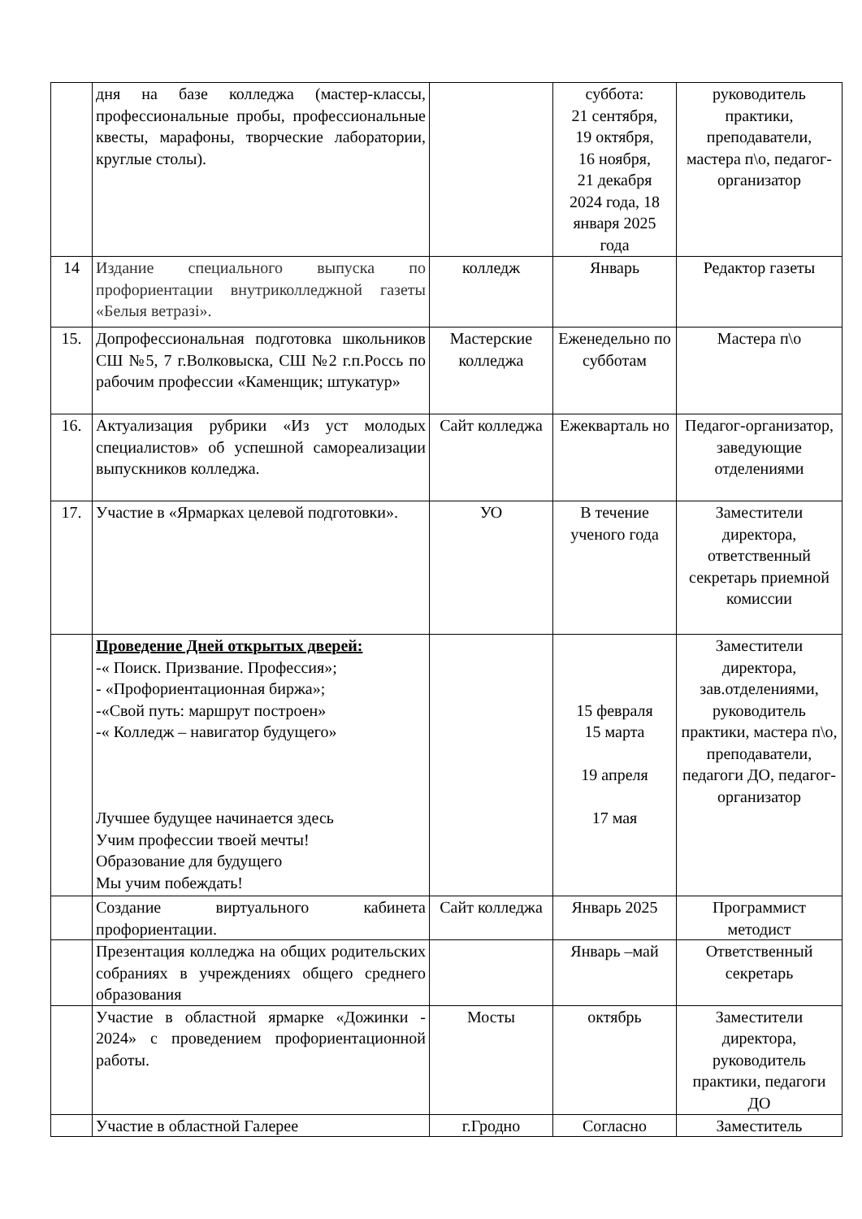| | дня на базе колледжа (мастер-классы, профессиональные пробы, профессиональные квесты, марафоны, творческие лаборатории, круглые столы). | | суббота: 21 сентября, 19 октября, 16 ноября, 21 декабря 2024 года, 18 января 2025 года | руководитель практики, преподаватели, мастера п\о, педагог-организатор |
| 14 | Издание специального выпуска по профориентации внутриколледжной газеты «Белыя ветразі». | колледж | Январь | Редактор газеты |
| 15. | Допрофессиональная подготовка школьников СШ №5, 7 г.Волковыска, СШ №2 г.п.Россь по рабочим профессии «Каменщик; штукатур» | Мастерские колледжа | Еженедельно по субботам | Мастера п\о |
| 16. | Актуализация рубрики «Из уст молодых специалистов» об успешной самореализации выпускников колледжа. | Сайт колледжа | Ежекварталь но | Педагог-организатор, заведующие отделениями |
| 17. | Участие в «Ярмарках целевой подготовки». | УО | В течение ученого года | Заместители директора, ответственный секретарь приемной комиссии |
| | Проведение Дней открытых дверей: -« Поиск. Призвание. Профессия»; - «Профориентационная биржа»; -«Свой путь: маршрут построен» -« Колледж – навигатор будущего» Лучшее будущее начинается здесь Учим профессии твоей мечты! Образование для будущего Мы учим побеждать! | | 15 февраля 15 марта 19 апреля 17 мая | Заместители директора, зав.отделениями, руководитель практики, мастера п\о, преподаватели, педагоги ДО, педагог-организатор |
| | Создание виртуального кабинета профориентации. | Сайт колледжа | Январь 2025 | Программист методист |
| | Презентация колледжа на общих родительских собраниях в учреждениях общего среднего образования | | Январь –май | Ответственный секретарь |
| | Участие в областной ярмарке «Дожинки - 2024» с проведением профориентационной работы. | Мосты | октябрь | Заместители директора, руководитель практики, педагоги ДО |
| | Участие в областной Галерее | г.Гродно | Согласно | Заместитель |